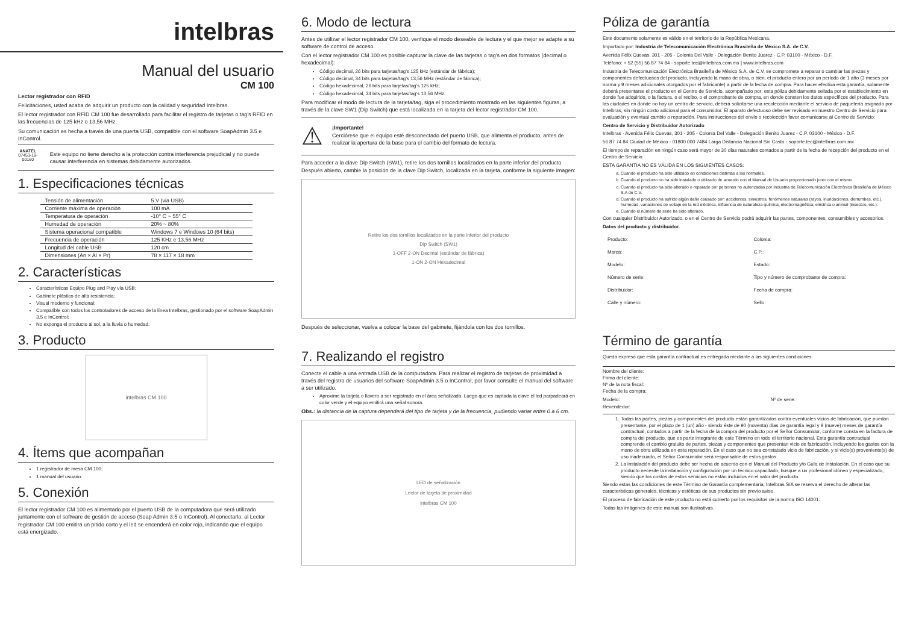intelbras
Manual del usuario
CM 100
Lector registrador con RFID
Felicitaciones, usted acaba de adquirir un producto con la calidad y seguridad Intelbras.
El lector registrador con RFID CM 100 fue desarrollado para facilitar el registro de tarjetas o tag’s RFID en las frecuencias de 125 kHz o 13,56 MHz.
Su comunicación es hecha a través de una puerta USB, compatible con el software SoapAdmin 3.5 e InControl.
ANATEL
07453-19-00160
Este equipo no tiene derecho a la protección contra interferencia prejudicial y no puede causar interferencia en sistemas debidamente autorizados.
1. Especificaciones técnicas
| Tensión de alimentación | 5 V (via USB) |
| Corriente máxima de operación | 100 mA |
| Temperatura de operación | -10° C ~ 55° C |
| Humedad de operación | 20% ~ 80% |
| Sistema operacional compatible | Windows 7 e Windows 10 (64 bits) |
| Frecuencia de operación | 125 KHz e 13,56 MHz |
| Longitud del cable USB | 120 cm |
| Dimensiones (An × Al × Pr) | 78 × 117 × 18 mm |
2. Características
Características Equipo Plug and Play vía USB;
Gabinete plástico de alta resistencia;
Visual moderno y funcional;
Compatible con todos los controladores de acceso de la línea Intelbras, gestionado por el software SoapAdmin 3.5 e InControl;
No exponga el producto al sol, a la lluvia o humedad.
3. Producto
intelbras CM 100
4. Ítems que acompañan
1 registrador de mesa CM 100;
1 manual del usuario.
5. Conexión
El lector registrador CM 100 es alimentado por el puerto USB de la computadora que será utilizado juntamente con el software de gestión de acceso (Soap Admin 3.5 o InControl). Al conectarlo, al Lector registrador CM 100 emitirá un pitido corto y el led se encenderá en color rojo, indicando que el equipo está energizado.
6. Modo de lectura
Antes de utilizar el lector registrador CM 100, verifique el modo deseable de lectura y el que mejor se adapte a su software de control de acceso.
Con el lector registrador CM 100 es posible capturar la clave de las tarjetas o tag’s en dos formatos (decimal o hexadecimal):
Código decimal, 26 bits para tarjetas/tag’s 125 kHz (estándar de fábrica);
Código decimal, 34 bits para tarjetas/tag’s 13,56 MHz (estándar de fábrica);
Código hexadecimal, 26 bits para tarjetas/tag’s 125 kHz;
Código hexadecimal, 34 bits para tarjetas/tag’s 13,56 MHz.
Para modificar el modo de lectura de la tarjeta/tag, siga el procedimiento mostrado en las siguientes figuras, a través de la clave SW1 (Dip Switch) que está localizada en la tarjeta del lector registrador CM 100.
⚠
¡Importante!
Cerciórese que el equipo esté desconectado del puerto USB, que alimenta el producto, antes de realizar la apertura de la base para el cambio del formato de lectura.
Para acceder a la clave Dip Switch (SW1), retire los dos tornillos localizados en la parte inferior del producto. Después abierto, cambie la posición de la clave Dip Switch, localizada en la tarjeta, conforme la siguiente imagen:
Retire los dos tornillos localizados en la parte inferior del producto
Dip Switch (SW1)
1-OFF 2-ON Decimal (estándar de fábrica)
1-ON 2-ON Hexadecimal
Después de seleccionar, vuelva a colocar la base del gabinete, fijándola con los dos tornillos.
7. Realizando el registro
Conecte el cable a una entrada USB de la computadora. Para realizar el registro de tarjetas de proximidad a través del registro de usuarios del software SoapAdmin 3.5 o InControl, por favor consulte el manual del software a ser utilizado.
Aproxime la tarjeta o llavero a ser registrado en el área señalizada. Luego que es captada la clave el led parpadeará en color verde y el equipo emitirá una señal sonora.
Obs.: la distancia de la captura dependerá del tipo de tarjeta y de la frecuencia, pudiendo variar entre 0 a 6 cm.
LED de señalización
Lector de tarjeta de proximidad
intelbras CM 100
Póliza de garantía
Este documento solamente es válido en el territorio de la República Mexicana.
Importado por: Industria de Telecomunicación Electrónica Brasileña de México S.A. de C.V.
Avenida Félix Cuevas, 301 - 205 - Colonia Del Valle - Delegación Benito Juarez - C.P. 03100 - México - D.F.
Teléfono: + 52 (55) 56 87 74 84 - soporte.tec@intelbras.com.mx | www.intelbras.com
Industria de Telecomunicación Electrónica Brasileña de México S.A. de C.V, se compromete a reparar o cambiar las piezas y componentes defectuosos del producto, incluyendo la mano de obra, o bien, el producto entero por un período de 1 año (3 meses por norma y 9 meses adicionales otorgados por el fabricante) a partir de la fecha de compra. Para hacer efectiva esta garantía, solamente deberá presentarse el producto en el Centro de Servicio, acompañado por: esta póliza debidamente sellada por el establecimiento en donde fue adquirido, o la factura, o el recibo, o el comprobante de compra, en donde consten los datos específicos del producto. Para las ciudades en donde no hay un centro de servicio, deberá solicitarse una recolección mediante el servicio de paquetería asignado por Intelbras, sin ningún costo adicional para el consumidor. El aparato defectuoso debe ser revisado en nuestro Centro de Servicio para evaluación y eventual cambio o reparación. Para instrucciones del envío o recolección favor comunicarse al Centro de Servicio:
Centro de Servicio y Distribuidor Autorizado
Intelbras - Avenida Félix Cuevas, 301 - 205 - Colonia Del Valle - Delegación Benito Juarez - C.P. 03100 - México - D.F.
56 87 74 84 Ciudad de México - 01800 000 7484 Larga Distancia Nacional Sin Costo - soporte.tec@intelbras.com.mx
El tiempo de reparación en ningún caso será mayor de 30 días naturales contados a partir de la fecha de recepción del producto en el Centro de Servicio.
ESTA GARANTÍA NO ES VÁLIDA EN LOS SIGUIENTES CASOS:
a. Cuando el producto ha sido utilizado en condiciones distintas a las normales.
b. Cuando el producto no ha sido instalado o utilizado de acuerdo con el Manual de Usuario proporcionado junto con el mismo.
c. Cuando el producto ha sido alterado o reparado por personas no autorizadas por Industria de Telecomunicación Electrónica Brasileña de México S.A de C.V.
d. Cuando el producto ha sufrido algún daño causado por: accidentes, siniestros, fenómenos naturales (rayos, inundaciones, derrumbes, etc.), humedad, variaciones de voltaje en la red eléctrica, influencia de naturaleza química, electromagnética, eléctrica o animal (insectos, etc.).
e. Cuando el número de serie ha sido alterado.
Con cualquier Distribuidor Autorizado, o en el Centro de Servicio podrá adquirir las partes, componentes, consumibles y accesorios.
Datos del producto y distribuidor.
| Producto: | Colonia: |
| Marca: | C.P.: |
| Modelo: | Estado: |
| Número de serie: | Tipo y número de comprobante de compra: |
| Distribuidor: | Fecha de compra: |
| Calle y número: | Sello: |
Término de garantía
Queda expreso que esta garantía contractual es entregada mediante a las siguientes condiciones:
Nombre del cliente:
Firma del cliente:
Nº de la nota fiscal:
Fecha de la compra:
Modelo: Nº de serie:
Revendedor:
1. Todas las partes, piezas y componentes del producto están garantizados contra eventuales vicios de fabricación, que puedan presentarse, por el plazo de 1 (un) año - siendo éste de 90 (noventa) días de garantía legal y 9 (nueve) meses de garantía contractual, contados a partir de la fecha de la compra del producto por el Señor Consumidor, conforme consta en la factura de compra del producto, que es parte integrante de este Término en todo el territorio nacional. Esta garantía contractual comprende el cambio gratuito de partes, piezas y componentes que presentan vicio de fabricación, incluyendo los gastos con la mano de obra utilizada en esta reparación. En el caso que no sea constatado vicio de fabricación, y si vicio(s) proveniente(s) de uso inadecuado, el Señor Consumidor será responsable de estos gastos.
2. La instalación del producto debe ser hecha de acuerdo con el Manual del Producto y/o Guía de Instalación. En el caso que su producto necesite la instalación y configuración por un técnico capacitado, busque a un profesional idóneo y especializado, siendo que los costos de estos servicios no están incluidos en el valor del producto.
Siendo estas las condiciones de este Término de Garantía complementaria, Intelbras S/A se reserva el derecho de alterar las características generales, técnicas y estéticas de sus productos sin previo aviso.
El proceso de fabricación de este producto no está cubierto por los requisitos de la norma ISO 14001.
Todas las imágenes de este manual son ilustrativas.